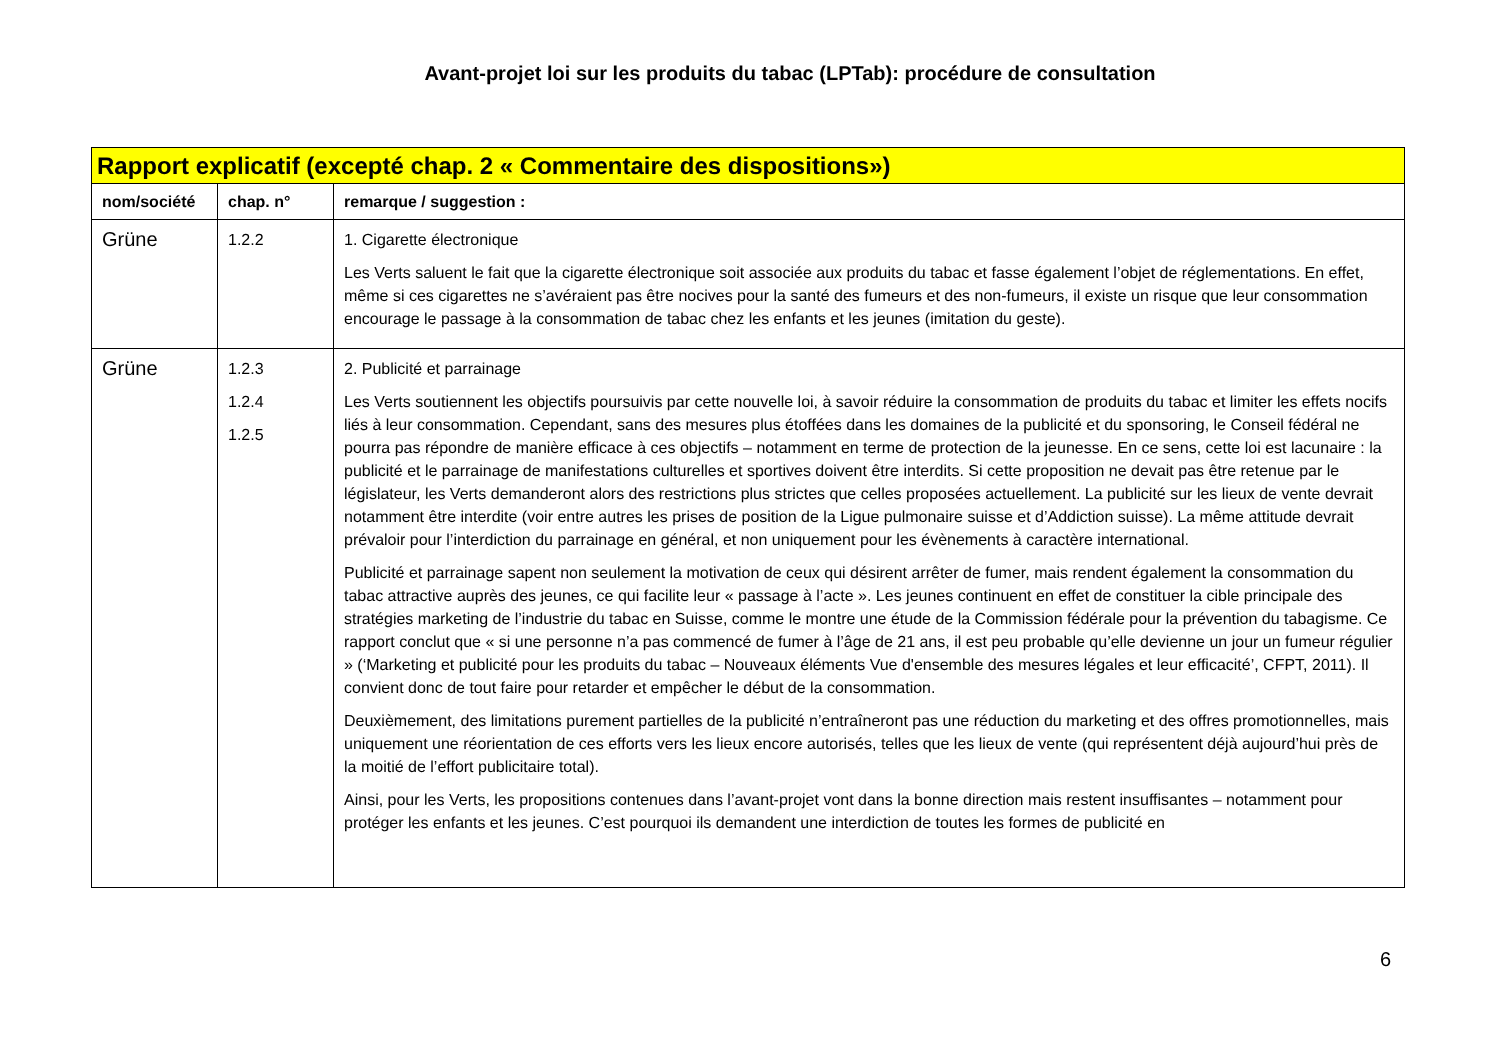Avant-projet loi sur les produits du tabac (LPTab): procédure de consultation
| Rapport explicatif (excepté chap. 2 « Commentaire des dispositions») | | |
| nom/société | chap. n° | remarque / suggestion : |
| Grüne | 1.2.2 | 1. Cigarette électronique Les Verts saluent le fait que la cigarette électronique soit associée aux produits du tabac et fasse également l’objet de réglementations. En effet, même si ces cigarettes ne s’avéraient pas être nocives pour la santé des fumeurs et des non-fumeurs, il existe un risque que leur consommation encourage le passage à la consommation de tabac chez les enfants et les jeunes (imitation du geste). |
| Grüne | 1.2.3 1.2.4 1.2.5 | 2. Publicité et parrainage Les Verts soutiennent les objectifs poursuivis par cette nouvelle loi, à savoir réduire la consommation de produits du tabac et limiter les effets nocifs liés à leur consommation. Cependant, sans des mesures plus étoffées dans les domaines de la publicité et du sponsoring, le Conseil fédéral ne pourra pas répondre de manière efficace à ces objectifs – notamment en terme de protection de la jeunesse. En ce sens, cette loi est lacunaire : la publicité et le parrainage de manifestations culturelles et sportives doivent être interdits. Si cette proposition ne devait pas être retenue par le législateur, les Verts demanderont alors des restrictions plus strictes que celles proposées actuellement. La publicité sur les lieux de vente devrait notamment être interdite (voir entre autres les prises de position de la Ligue pulmonaire suisse et d’Addiction suisse). La même attitude devrait prévaloir pour l’interdiction du parrainage en général, et non uniquement pour les évènements à caractère international. Publicité et parrainage sapent non seulement la motivation de ceux qui désirent arrêter de fumer, mais rendent également la consommation du tabac attractive auprès des jeunes, ce qui facilite leur « passage à l’acte ». Les jeunes continuent en effet de constituer la cible principale des stratégies marketing de l’industrie du tabac en Suisse, comme le montre une étude de la Commission fédérale pour la prévention du tabagisme. Ce rapport conclut que « si une personne n’a pas commencé de fumer à l’âge de 21 ans, il est peu probable qu’elle devienne un jour un fumeur régulier » (‘Marketing et publicité pour les produits du tabac – Nouveaux éléments Vue d'ensemble des mesures légales et leur efficacité’, CFPT, 2011). Il convient donc de tout faire pour retarder et empêcher le début de la consommation. Deuxièmement, des limitations purement partielles de la publicité n’entraîneront pas une réduction du marketing et des offres promotionnelles, mais uniquement une réorientation de ces efforts vers les lieux encore autorisés, telles que les lieux de vente (qui représentent déjà aujourd’hui près de la moitié de l’effort publicitaire total). Ainsi, pour les Verts, les propositions contenues dans l’avant-projet vont dans la bonne direction mais restent insuffisantes – notamment pour protéger les enfants et les jeunes. C’est pourquoi ils demandent une interdiction de toutes les formes de publicité en |
6